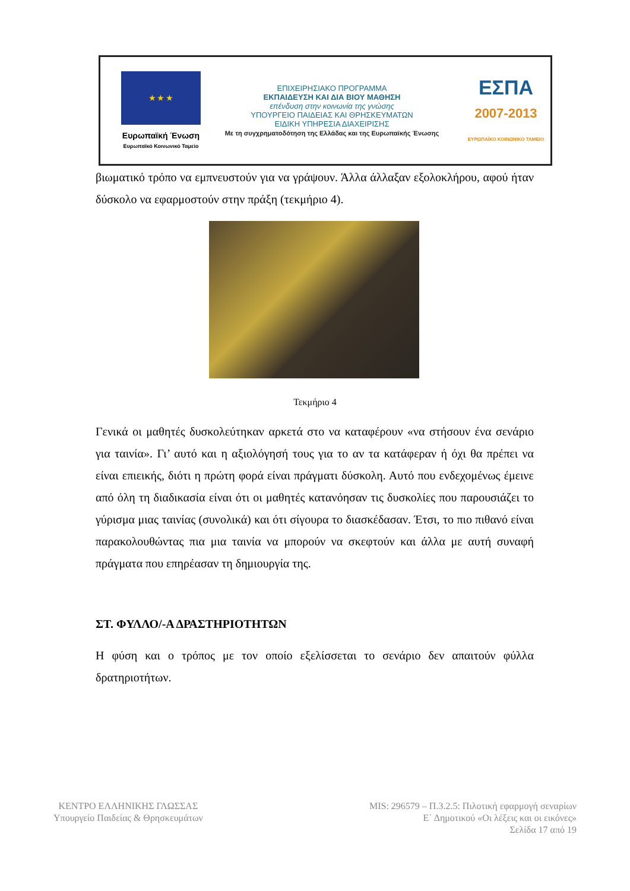★ ★ ★
Ευρωπαϊκή Ένωση
Ευρωπαϊκό Κοινωνικό Ταμείο
ΕΠΙΧΕΙΡΗΣΙΑΚΟ ΠΡΟΓΡΑΜΜΑ
ΕΚΠΑΙΔΕΥΣΗ ΚΑΙ ΔΙΑ ΒΙΟΥ ΜΑΘΗΣΗ
επένδυση στην κοινωνία της γνώσης
ΥΠΟΥΡΓΕΙΟ ΠΑΙΔΕΙΑΣ ΚΑΙ ΘΡΗΣΚΕΥΜΑΤΩΝ
ΕΙΔΙΚΗ ΥΠΗΡΕΣΙΑ ΔΙΑΧΕΙΡΙΣΗΣ
Με τη συγχρηματοδότηση της Ελλάδας και της Ευρωπαϊκής Ένωσης
ΕΣΠΑ
2007-2013
ΕΥΡΩΠΑΪΚΟ ΚΟΙΝΩΝΙΚΟ ΤΑΜΕΙΟ
βιωματικό τρόπο να εμπνευστούν για να γράψουν. Άλλα άλλαξαν εξολοκλήρου, αφού ήταν δύσκολο να εφαρμοστούν στην πράξη (τεκμήριο 4).
Τεκμήριο 4
Γενικά οι μαθητές δυσκολεύτηκαν αρκετά στο να καταφέρουν «να στήσουν ένα σενάριο για ταινία». Γι’ αυτό και η αξιολόγησή τους για το αν τα κατάφεραν ή όχι θα πρέπει να είναι επιεικής, διότι η πρώτη φορά είναι πράγματι δύσκολη. Αυτό που ενδεχομένως έμεινε από όλη τη διαδικασία είναι ότι οι μαθητές κατανόησαν τις δυσκολίες που παρουσιάζει το γύρισμα μιας ταινίας (συνολικά) και ότι σίγουρα το διασκέδασαν. Έτσι, το πιο πιθανό είναι παρακολουθώντας πια μια ταινία να μπορούν να σκεφτούν και άλλα με αυτή συναφή πράγματα που επηρέασαν τη δημιουργία της.
ΣΤ. ΦΥΛΛΟ/-Α ΔΡΑΣΤΗΡΙΟΤΗΤΩΝ
Η φύση και ο τρόπος με τον οποίο εξελίσσεται το σενάριο δεν απαιτούν φύλλα δρατηριοτήτων.
ΚΕΝΤΡΟ ΕΛΛΗΝΙΚΗΣ ΓΛΩΣΣΑΣ
Υπουργείο Παιδείας & Θρησκευμάτων
MIS: 296579 – Π.3.2.5: Πιλοτική εφαρμογή σεναρίων
Ε΄ Δημοτικού «Οι λέξεις και οι εικόνες»
Σελίδα 17 από 19